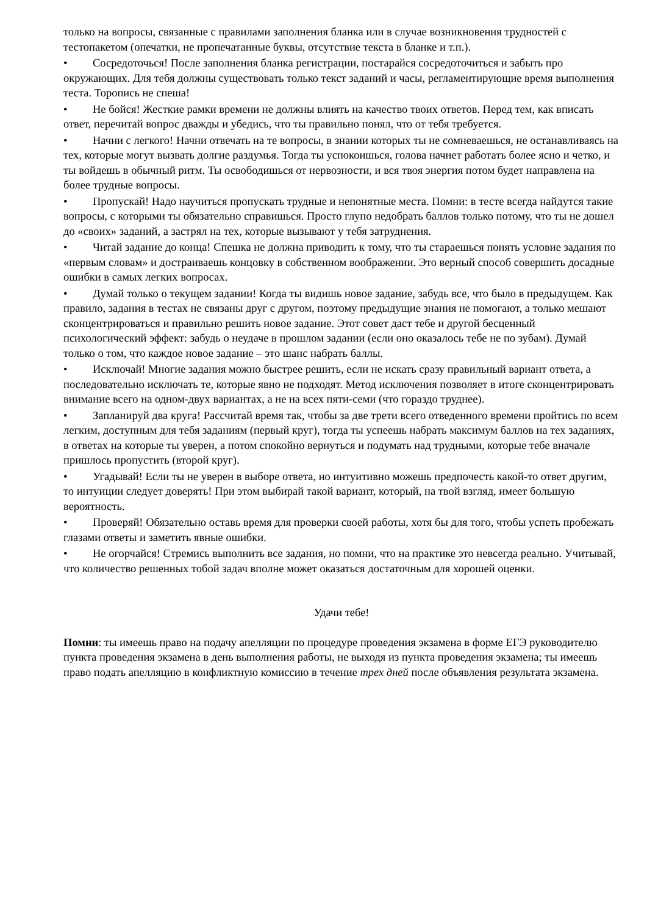только на вопросы, связанные с правилами заполнения бланка или в случае возникновения трудностей с тестопакетом (опечатки, не пропечатанные буквы, отсутствие текста в бланке и т.п.).
• Сосредоточься! После заполнения бланка регистрации, постарайся сосредоточиться и забыть про окружающих. Для тебя должны существовать только текст заданий и часы, регламентирующие время выполнения теста. Торопись не спеша!
• Не бойся! Жесткие рамки времени не должны влиять на качество твоих ответов. Перед тем, как вписать ответ, перечитай вопрос дважды и убедись, что ты правильно понял, что от тебя требуется.
• Начни с легкого! Начни отвечать на те вопросы, в знании которых ты не сомневаешься, не останавливаясь на тех, которые могут вызвать долгие раздумья. Тогда ты успокоишься, голова начнет работать более ясно и четко, и ты войдешь в обычный ритм. Ты освободишься от нервозности, и вся твоя энергия потом будет направлена на более трудные вопросы.
• Пропускай! Надо научиться пропускать трудные и непонятные места. Помни: в тесте всегда найдутся такие вопросы, с которыми ты обязательно справишься. Просто глупо недобрать баллов только потому, что ты не дошел до «своих» заданий, а застрял на тех, которые вызывают у тебя затруднения.
• Читай задание до конца! Спешка не должна приводить к тому, что ты стараешься понять условие задания по «первым словам» и достраиваешь концовку в собственном воображении. Это верный способ совершить досадные ошибки в самых легких вопросах.
• Думай только о текущем задании! Когда ты видишь новое задание, забудь все, что было в предыдущем. Как правило, задания в тестах не связаны друг с другом, поэтому предыдущие знания не помогают, а только мешают сконцентрироваться и правильно решить новое задание. Этот совет даст тебе и другой бесценный психологический эффект: забудь о неудаче в прошлом задании (если оно оказалось тебе не по зубам). Думай только о том, что каждое новое задание – это шанс набрать баллы.
• Исключай! Многие задания можно быстрее решить, если не искать сразу правильный вариант ответа, а последовательно исключать те, которые явно не подходят. Метод исключения позволяет в итоге сконцентрировать внимание всего на одном-двух вариантах, а не на всех пяти-семи (что гораздо труднее).
• Запланируй два круга! Рассчитай время так, чтобы за две трети всего отведенного времени пройтись по всем легким, доступным для тебя заданиям (первый круг), тогда ты успеешь набрать максимум баллов на тех заданиях, в ответах на которые ты уверен, а потом спокойно вернуться и подумать над трудными, которые тебе вначале пришлось пропустить (второй круг).
• Угадывай! Если ты не уверен в выборе ответа, но интуитивно можешь предпочесть какой-то ответ другим, то интуиции следует доверять! При этом выбирай такой вариант, который, на твой взгляд, имеет большую вероятность.
• Проверяй! Обязательно оставь время для проверки своей работы, хотя бы для того, чтобы успеть пробежать глазами ответы и заметить явные ошибки.
• Не огорчайся! Стремись выполнить все задания, но помни, что на практике это невсегда реально. Учитывай, что количество решенных тобой задач вполне может оказаться достаточным для хорошей оценки.
Удачи тебе!
Помни: ты имеешь право на подачу апелляции по процедуре проведения экзамена в форме ЕГЭ руководителю пункта проведения экзамена в день выполнения работы, не выходя из пункта проведения экзамена; ты имеешь право подать апелляцию в конфликтную комиссию в течение трех дней после объявления результата экзамена.